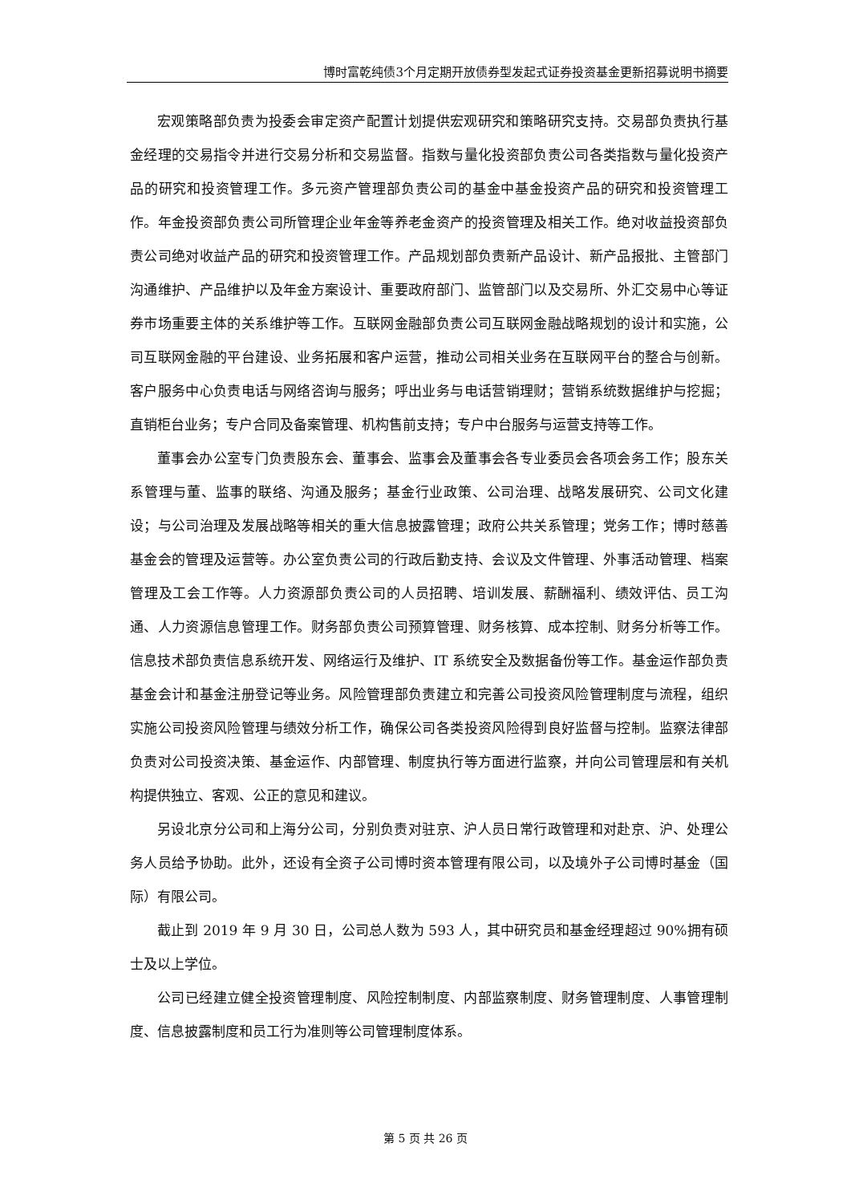博时富乾纯债3个月定期开放债券型发起式证券投资基金更新招募说明书摘要
宏观策略部负责为投委会审定资产配置计划提供宏观研究和策略研究支持。交易部负责执行基金经理的交易指令并进行交易分析和交易监督。指数与量化投资部负责公司各类指数与量化投资产品的研究和投资管理工作。多元资产管理部负责公司的基金中基金投资产品的研究和投资管理工作。年金投资部负责公司所管理企业年金等养老金资产的投资管理及相关工作。绝对收益投资部负责公司绝对收益产品的研究和投资管理工作。产品规划部负责新产品设计、新产品报批、主管部门沟通维护、产品维护以及年金方案设计、重要政府部门、监管部门以及交易所、外汇交易中心等证券市场重要主体的关系维护等工作。互联网金融部负责公司互联网金融战略规划的设计和实施，公司互联网金融的平台建设、业务拓展和客户运营，推动公司相关业务在互联网平台的整合与创新。客户服务中心负责电话与网络咨询与服务；呼出业务与电话营销理财；营销系统数据维护与挖掘；直销柜台业务；专户合同及备案管理、机构售前支持；专户中台服务与运营支持等工作。
董事会办公室专门负责股东会、董事会、监事会及董事会各专业委员会各项会务工作；股东关系管理与董、监事的联络、沟通及服务；基金行业政策、公司治理、战略发展研究、公司文化建设；与公司治理及发展战略等相关的重大信息披露管理；政府公共关系管理；党务工作；博时慈善基金会的管理及运营等。办公室负责公司的行政后勤支持、会议及文件管理、外事活动管理、档案管理及工会工作等。人力资源部负责公司的人员招聘、培训发展、薪酬福利、绩效评估、员工沟通、人力资源信息管理工作。财务部负责公司预算管理、财务核算、成本控制、财务分析等工作。信息技术部负责信息系统开发、网络运行及维护、IT 系统安全及数据备份等工作。基金运作部负责基金会计和基金注册登记等业务。风险管理部负责建立和完善公司投资风险管理制度与流程，组织实施公司投资风险管理与绩效分析工作，确保公司各类投资风险得到良好监督与控制。监察法律部负责对公司投资决策、基金运作、内部管理、制度执行等方面进行监察，并向公司管理层和有关机构提供独立、客观、公正的意见和建议。
另设北京分公司和上海分公司，分别负责对驻京、沪人员日常行政管理和对赴京、沪、处理公务人员给予协助。此外，还设有全资子公司博时资本管理有限公司，以及境外子公司博时基金（国际）有限公司。
截止到 2019 年 9 月 30 日，公司总人数为 593 人，其中研究员和基金经理超过 90%拥有硕士及以上学位。
公司已经建立健全投资管理制度、风险控制制度、内部监察制度、财务管理制度、人事管理制度、信息披露制度和员工行为准则等公司管理制度体系。
第 5 页 共 26 页